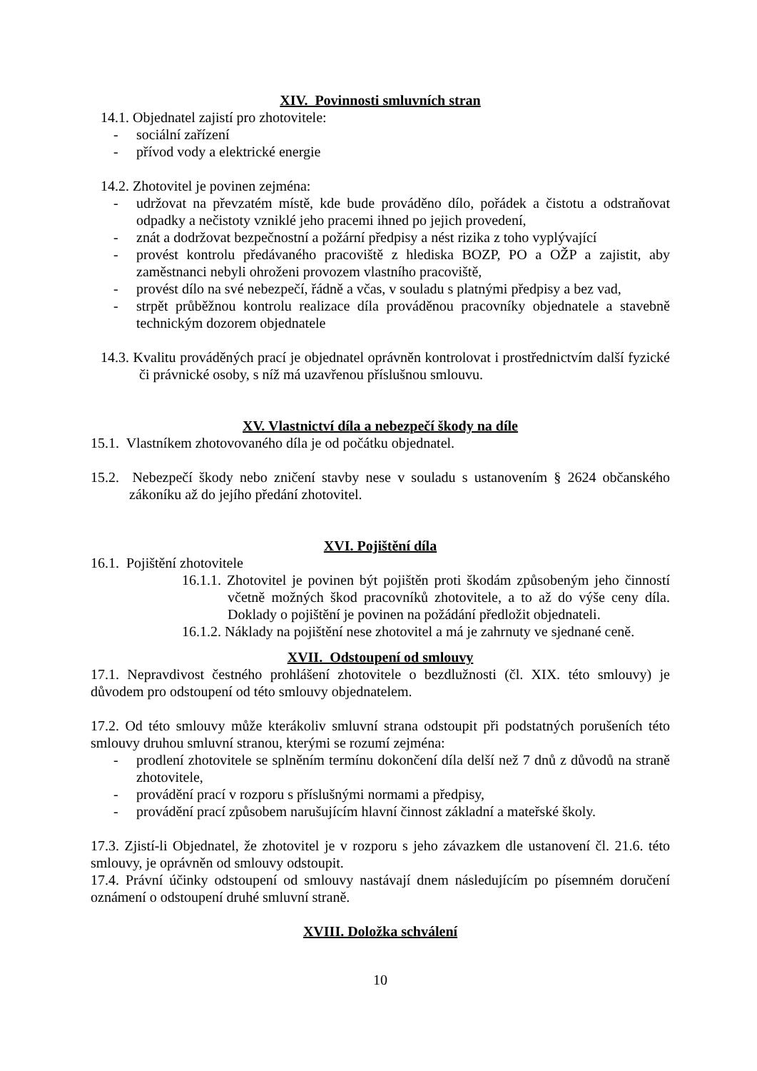XIV. Povinnosti smluvních stran
14.1. Objednatel zajistí pro zhotovitele:
- sociální zařízení
- přívod vody a elektrické energie
14.2. Zhotovitel je povinen zejména:
- udržovat na převzatém místě, kde bude prováděno dílo, pořádek a čistotu a odstraňovat odpadky a nečistoty vzniklé jeho pracemi ihned po jejich provedení,
- znát a dodržovat bezpečnostní a požární předpisy a nést rizika z toho vyplývající
- provést kontrolu předávaného pracoviště z hlediska BOZP, PO a OŽP a zajistit, aby zaměstnanci nebyli ohroženi provozem vlastního pracoviště,
- provést dílo na své nebezpečí, řádně a včas, v souladu s platnými předpisy a bez vad,
- strpět průběžnou kontrolu realizace díla prováděnou pracovníky objednatele a stavebně technickým dozorem objednatele
14.3. Kvalitu prováděných prací je objednatel oprávněn kontrolovat i prostřednictvím další fyzické či právnické osoby, s níž má uzavřenou příslušnou smlouvu.
XV. Vlastnictví díla a nebezpečí škody na díle
15.1. Vlastníkem zhotovovaného díla je od počátku objednatel.
15.2. Nebezpečí škody nebo zničení stavby nese v souladu s ustanovením § 2624 občanského zákoníku až do jejího předání zhotovitel.
XVI. Pojištění díla
16.1. Pojištění zhotovitele
16.1.1. Zhotovitel je povinen být pojištěn proti škodám způsobeným jeho činností včetně možných škod pracovníků zhotovitele, a to až do výše ceny díla. Doklady o pojištění je povinen na požádání předložit objednateli.
16.1.2. Náklady na pojištění nese zhotovitel a má je zahrnuty ve sjednané ceně.
XVII. Odstoupení od smlouvy
17.1. Nepravdivost čestného prohlášení zhotovitele o bezdlužnosti (čl. XIX. této smlouvy) je důvodem pro odstoupení od této smlouvy objednatelem.
17.2. Od této smlouvy může kterákoliv smluvní strana odstoupit při podstatných porušeních této smlouvy druhou smluvní stranou, kterými se rozumí zejména:
- prodlení zhotovitele se splněním termínu dokončení díla delší než 7 dnů z důvodů na straně zhotovitele,
- provádění prací v rozporu s příslušnými normami a předpisy,
- provádění prací způsobem narušujícím hlavní činnost základní a mateřské školy.
17.3. Zjistí-li Objednatel, že zhotovitel je v rozporu s jeho závazkem dle ustanovení čl. 21.6. této smlouvy, je oprávněn od smlouvy odstoupit.
17.4. Právní účinky odstoupení od smlouvy nastávají dnem následujícím po písemném doručení oznámení o odstoupení druhé smluvní straně.
XVIII. Doložka schválení
10